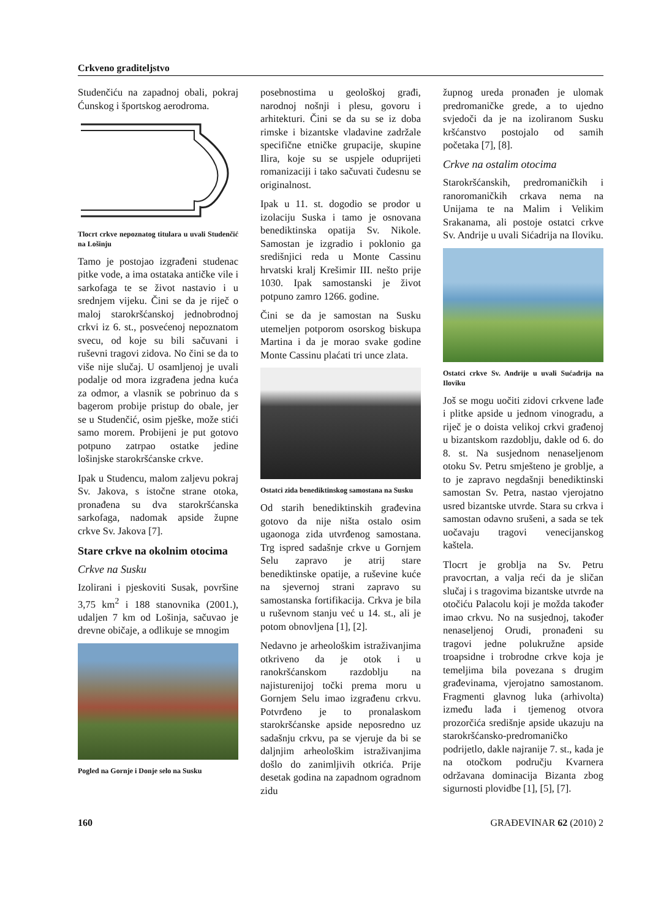Crkveno graditeljstvo
Studenčiću na zapadnoj obali, pokraj Ćunskog i športskog aerodroma.
Tlocrt crkve nepoznatog titulara u uvali Studenčić na Lošinju
Tamo je postojao izgrađeni studenac pitke vode, a ima ostataka antičke vile i sarkofaga te se život nastavio i u srednjem vijeku. Čini se da je riječ o maloj starokršćanskoj jednobrodnoj crkvi iz 6. st., posvećenoj nepoznatom svecu, od koje su bili sačuvani i ruševni tragovi zidova. No čini se da to više nije slučaj. U osamljenoj je uvali podalje od mora izgrađena jedna kuća za odmor, a vlasnik se pobrinuo da s bagerom probije pristup do obale, jer se u Studenčić, osim pješke, može stići samo morem. Probijeni je put gotovo potpuno zatrpao ostatke jedine lošinjske starokršćanske crkve.
Ipak u Studencu, malom zaljevu pokraj Sv. Jakova, s istočne strane otoka, pronađena su dva starokršćanska sarkofaga, nadomak apside župne crkve Sv. Jakova [7].
Stare crkve na okolnim otocima
Crkve na Susku
Izolirani i pjeskoviti Susak, površine 3,75 km<sup>2</sup> i 188 stanovnika (2001.), udaljen 7 km od Lošinja, sačuvao je drevne običaje, a odlikuje se mnogim
Pogled na Gornje i Donje selo na Susku
posebnostima u geološkoj građi, narodnoj nošnji i plesu, govoru i arhitekturi. Čini se da su se iz doba rimske i bizantske vladavine zadržale specifične etničke grupacije, skupine Ilira, koje su se uspjele oduprijeti romanizaciji i tako sačuvati čudesnu se originalnost.
Ipak u 11. st. dogodio se prodor u izolaciju Suska i tamo je osnovana benediktinska opatija Sv. Nikole. Samostan je izgradio i poklonio ga središnjici reda u Monte Cassinu hrvatski kralj Krešimir III. nešto prije 1030. Ipak samostanski je život potpuno zamro 1266. godine.
Čini se da je samostan na Susku utemeljen potporom osorskog biskupa Martina i da je morao svake godine Monte Cassinu plaćati tri unce zlata.
Ostatci zida benediktinskog samostana na Susku
Od starih benediktinskih građevina gotovo da nije ništa ostalo osim ugaonoga zida utvrđenog samostana. Trg ispred sadašnje crkve u Gornjem Selu zapravo je atrij stare benediktinske opatije, a ruševine kuće na sjevernoj strani zapravo su samostanska fortifikacija. Crkva je bila u ruševnom stanju već u 14. st., ali je potom obnovljena [1], [2].
Nedavno je arheološkim istraživanjima otkriveno da je otok i u ranokršćanskom razdoblju na najisturenijoj točki prema moru u Gornjem Selu imao izgrađenu crkvu. Potvrđeno je to pronalaskom starokršćanske apside neposredno uz sadašnju crkvu, pa se vjeruje da bi se daljnjim arheološkim istraživanjima došlo do zanimljivih otkrića. Prije desetak godina na zapadnom ogradnom zidu
župnog ureda pronađen je ulomak predromaničke grede, a to ujedno svjedoči da je na izoliranom Susku kršćanstvo postojalo od samih početaka [7], [8].
Crkve na ostalim otocima
Starokršćanskih, predromaničkih i ranoromaničkih crkava nema na Unijama te na Malim i Velikim Srakanama, ali postoje ostatci crkve Sv. Andrije u uvali Sićadrija na Iloviku.
Ostatci crkve Sv. Andrije u uvali Sućadrija na Iloviku
Još se mogu uočiti zidovi crkvene lađe i plitke apside u jednom vinogradu, a riječ je o doista velikoj crkvi građenoj u bizantskom razdoblju, dakle od 6. do 8. st. Na susjednom nenaseljenom otoku Sv. Petru smješteno je groblje, a to je zapravo negdašnji benediktinski samostan Sv. Petra, nastao vjerojatno usred bizantske utvrde. Stara su crkva i samostan odavno srušeni, a sada se tek uočavaju tragovi venecijanskog kaštela.
Tlocrt je groblja na Sv. Petru pravocrtan, a valja reći da je sličan slučaj i s tragovima bizantske utvrde na otočiću Palacolu koji je možda također imao crkvu. No na susjednoj, također nenaseljenoj Orudi, pronađeni su tragovi jedne polukružne apside troapsidne i trobrodne crkve koja je temeljima bila povezana s drugim građevinama, vjerojatno samostanom. Fragmenti glavnog luka (arhivolta) između lađa i tjemenog otvora prozorčića središnje apside ukazuju na starokršćansko-predromaničko podrijetlo, dakle najranije 7. st., kada je na otočkom području Kvarnera održavana dominacija Bizanta zbog sigurnosti plovidbe [1], [5], [7].
160 GRAĐEVINAR 62 (2010) 2